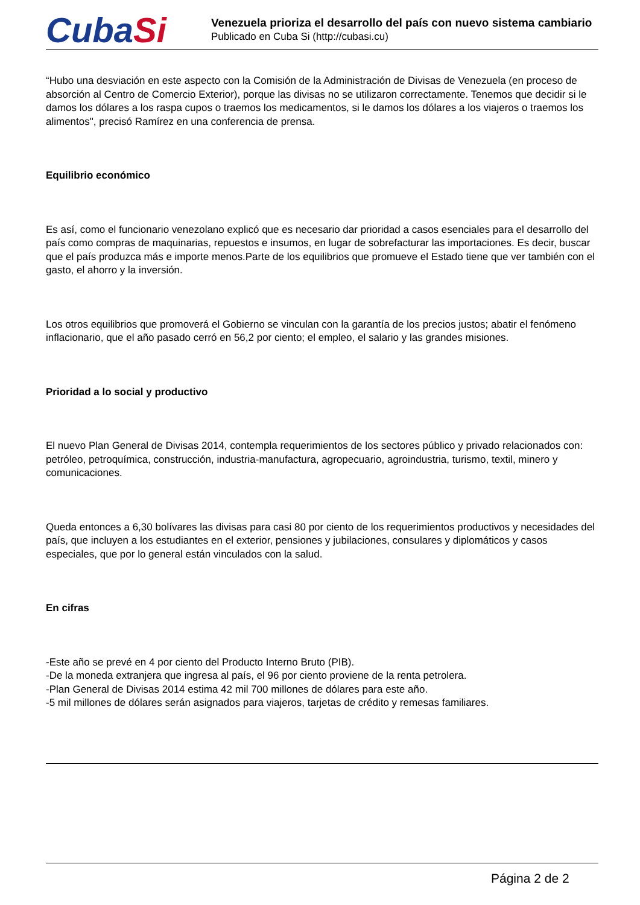CubaSi
Venezuela prioriza el desarrollo del país con nuevo sistema cambiario
Publicado en Cuba Si (http://cubasi.cu)
“Hubo una desviación en este aspecto con la Comisión de la Administración de Divisas de Venezuela (en proceso de absorción al Centro de Comercio Exterior), porque las divisas no se utilizaron correctamente. Tenemos que decidir si le damos los dólares a los raspa cupos o traemos los medicamentos, si le damos los dólares a los viajeros o traemos los alimentos", precisó Ramírez en una conferencia de prensa.
Equilibrio económico
Es así, como el funcionario venezolano explicó que es necesario dar prioridad a casos esenciales para el desarrollo del país como compras de maquinarias, repuestos e insumos, en lugar de sobrefacturar las importaciones. Es decir, buscar que el país produzca más e importe menos.Parte de los equilibrios que promueve el Estado tiene que ver también con el gasto, el ahorro y la inversión.
Los otros equilibrios que promoverá el Gobierno se vinculan con la garantía de los precios justos; abatir el fenómeno inflacionario, que el año pasado cerró en 56,2 por ciento; el empleo, el salario y las grandes misiones.
Prioridad a lo social y productivo
El nuevo Plan General de Divisas 2014, contempla requerimientos de los sectores público y privado relacionados con: petróleo, petroquímica, construcción, industria-manufactura, agropecuario, agroindustria, turismo, textil, minero y comunicaciones.
Queda entonces a 6,30 bolívares las divisas para casi 80 por ciento de los requerimientos productivos y necesidades del país, que incluyen a los estudiantes en el exterior, pensiones y jubilaciones, consulares y diplomáticos y casos especiales, que por lo general están vinculados con la salud.
En cifras
-Este año se prevé en 4 por ciento del Producto Interno Bruto (PIB).
-De la moneda extranjera que ingresa al país, el 96 por ciento proviene de la renta petrolera.
-Plan General de Divisas 2014 estima 42 mil 700 millones de dólares para este año.
-5 mil millones de dólares serán asignados para viajeros, tarjetas de crédito y remesas familiares.
Página 2 de 2